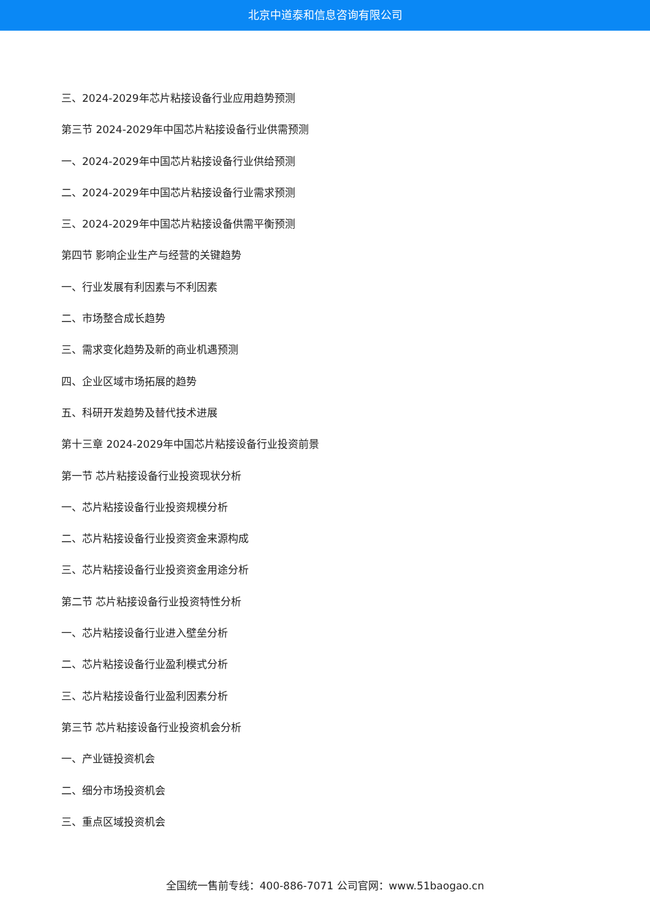北京中道泰和信息咨询有限公司
三、2024-2029年芯片粘接设备行业应用趋势预测
第三节 2024-2029年中国芯片粘接设备行业供需预测
一、2024-2029年中国芯片粘接设备行业供给预测
二、2024-2029年中国芯片粘接设备行业需求预测
三、2024-2029年中国芯片粘接设备供需平衡预测
第四节 影响企业生产与经营的关键趋势
一、行业发展有利因素与不利因素
二、市场整合成长趋势
三、需求变化趋势及新的商业机遇预测
四、企业区域市场拓展的趋势
五、科研开发趋势及替代技术进展
第十三章 2024-2029年中国芯片粘接设备行业投资前景
第一节 芯片粘接设备行业投资现状分析
一、芯片粘接设备行业投资规模分析
二、芯片粘接设备行业投资资金来源构成
三、芯片粘接设备行业投资资金用途分析
第二节 芯片粘接设备行业投资特性分析
一、芯片粘接设备行业进入壁垒分析
二、芯片粘接设备行业盈利模式分析
三、芯片粘接设备行业盈利因素分析
第三节 芯片粘接设备行业投资机会分析
一、产业链投资机会
二、细分市场投资机会
三、重点区域投资机会
全国统一售前专线：400-886-7071 公司官网：www.51baogao.cn